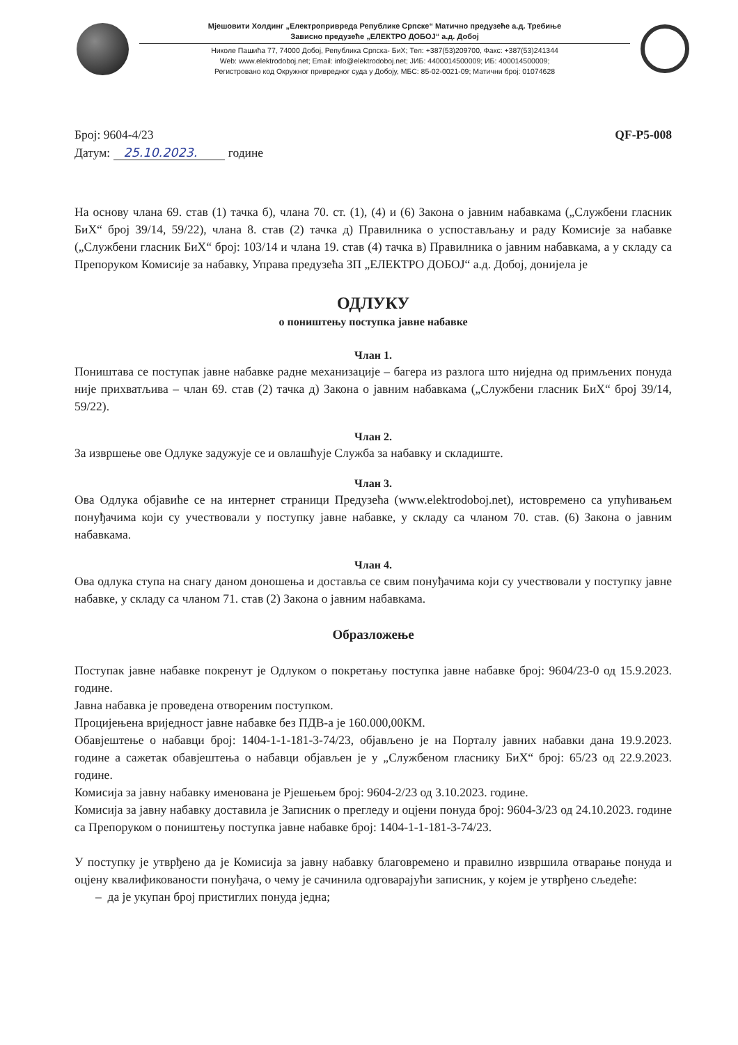Мјешовити Холдинг „Електропривреда Републике Српске“ Матично предузеће а.д. Требиње
Зависно предузеће „ЕЛЕКТРО ДОБОЈ“ а.д. Добој
Николе Пашића 77, 74000 Добој, Република Српска- БиХ; Тел: +387(53)209700, Факс: +387(53)241344
Web: www.elektrodoboj.net; Email: info@elektrodoboj.net; ЈИБ: 4400014500009; ИБ: 400014500009;
Регистровано код Окружног привредног суда у Добоју, МБС: 85-02-0021-09; Матични број: 01074628
Број: 9604-4/23
Датум: 25.10.2023. године
QF-P5-008
На основу члана 69. став (1) тачка б), члана 70. ст. (1), (4) и (6) Закона о јавним набавкама („Службени гласник БиХ“ број 39/14, 59/22), члана 8. став (2) тачка д) Правилника о успостављању и раду Комисије за набавке („Службени гласник БиХ“ број: 103/14 и члана 19. став (4) тачка в) Правилника о јавним набавкама, а у складу са Препоруком Комисије за набавку, Управа предузећа ЗП „ЕЛЕКТРО ДОБОЈ“ а.д. Добој, донијела је
ОДЛУКУ
о поништењу поступка јавне набавке
Члан 1.
Поништава се поступак јавне набавке радне механизације – багера из разлога што ниједна од примљених понуда није прихватљива – члан 69. став (2) тачка д) Закона о јавним набавкама („Службени гласник БиХ“ број 39/14, 59/22).
Члан 2.
За извршење ове Одлуке задужује се и овлашћује Служба за набавку и складиште.
Члан 3.
Ова Одлука објавиће се на интернет страници Предузећа (www.elektrodoboj.net), истовремено са упућивањем понуђачима који су учествовали у поступку јавне набавке, у складу са чланом 70. став. (6) Закона о јавним набавкама.
Члан 4.
Ова одлука ступа на снагу даном доношења и доставља се свим понуђачима који су учествовали у поступку јавне набавке, у складу са чланом 71. став (2) Закона о јавним набавкама.
Образложење
Поступак јавне набавке покренут је Одлуком о покретању поступка јавне набавке број: 9604/23-0 од 15.9.2023. године.
Јавна набавка је проведена отвореним поступком.
Процијењена вриједност јавне набавке без ПДВ-а је 160.000,00КМ.
Обавјештење о набавци број: 1404-1-1-181-3-74/23, објављено је на Порталу јавних набавки дана 19.9.2023. године а сажетак обавјештења о набавци објављен је у „Службеном гласнику БиХ“ број: 65/23 од 22.9.2023. године.
Комисија за јавну набавку именована је Рјешењем број: 9604-2/23 од 3.10.2023. године.
Комисија за јавну набавку доставила је Записник о прегледу и оцјени понуда број: 9604-3/23 од 24.10.2023. године са Препоруком о поништењу поступка јавне набавке број: 1404-1-1-181-3-74/23.
У поступку је утврђено да је Комисија за јавну набавку благовремено и правилно извршила отварање понуда и оцјену квалификованости понуђача, о чему је сачинила одговарајући записник, у којем је утврђено сљедеће:
– да је укупан број пристиглих понуда једна;